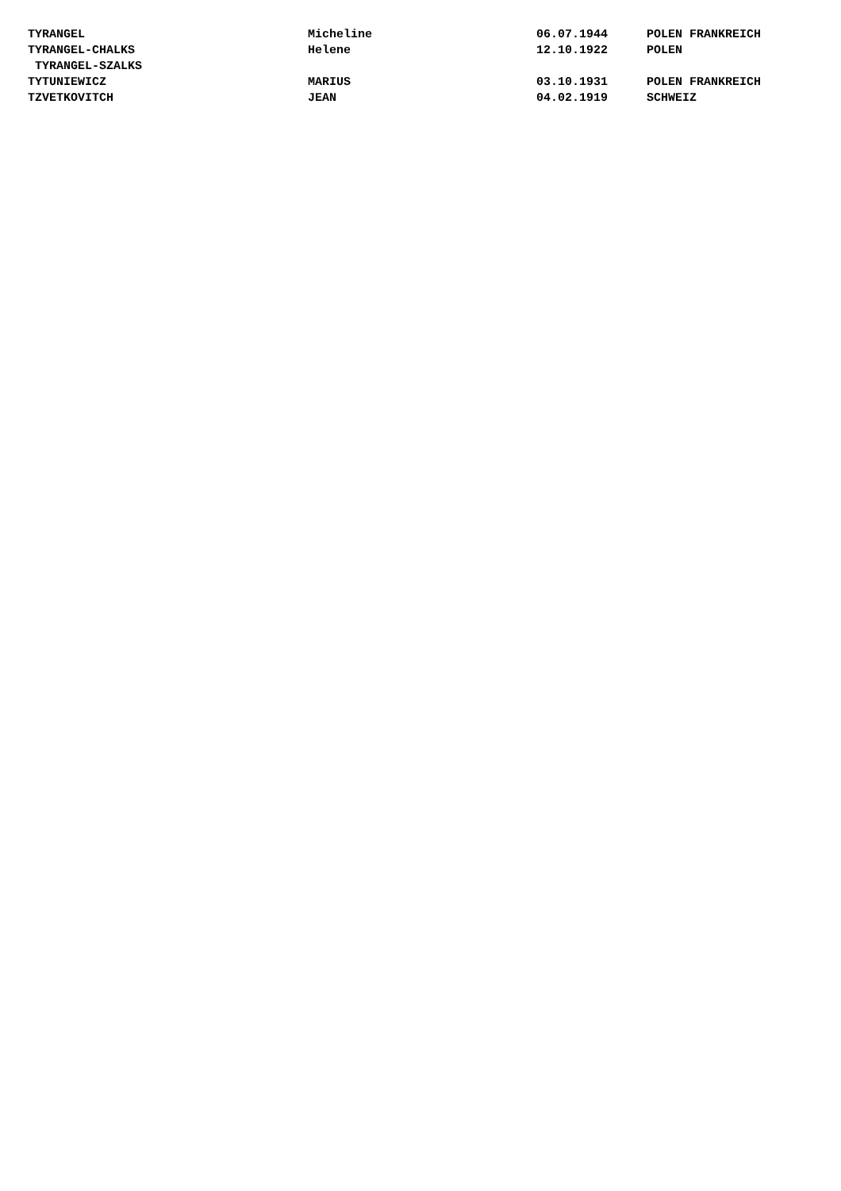| TYRANGEL | Micheline | 06.07.1944 | POLEN FRANKREICH |
| TYRANGEL-CHALKS TYRANGEL-SZALKS | Helene | 12.10.1922 | POLEN |
| TYTUNIEWICZ | MARIUS | 03.10.1931 | POLEN FRANKREICH |
| TZVETKOVITCH | JEAN | 04.02.1919 | SCHWEIZ |